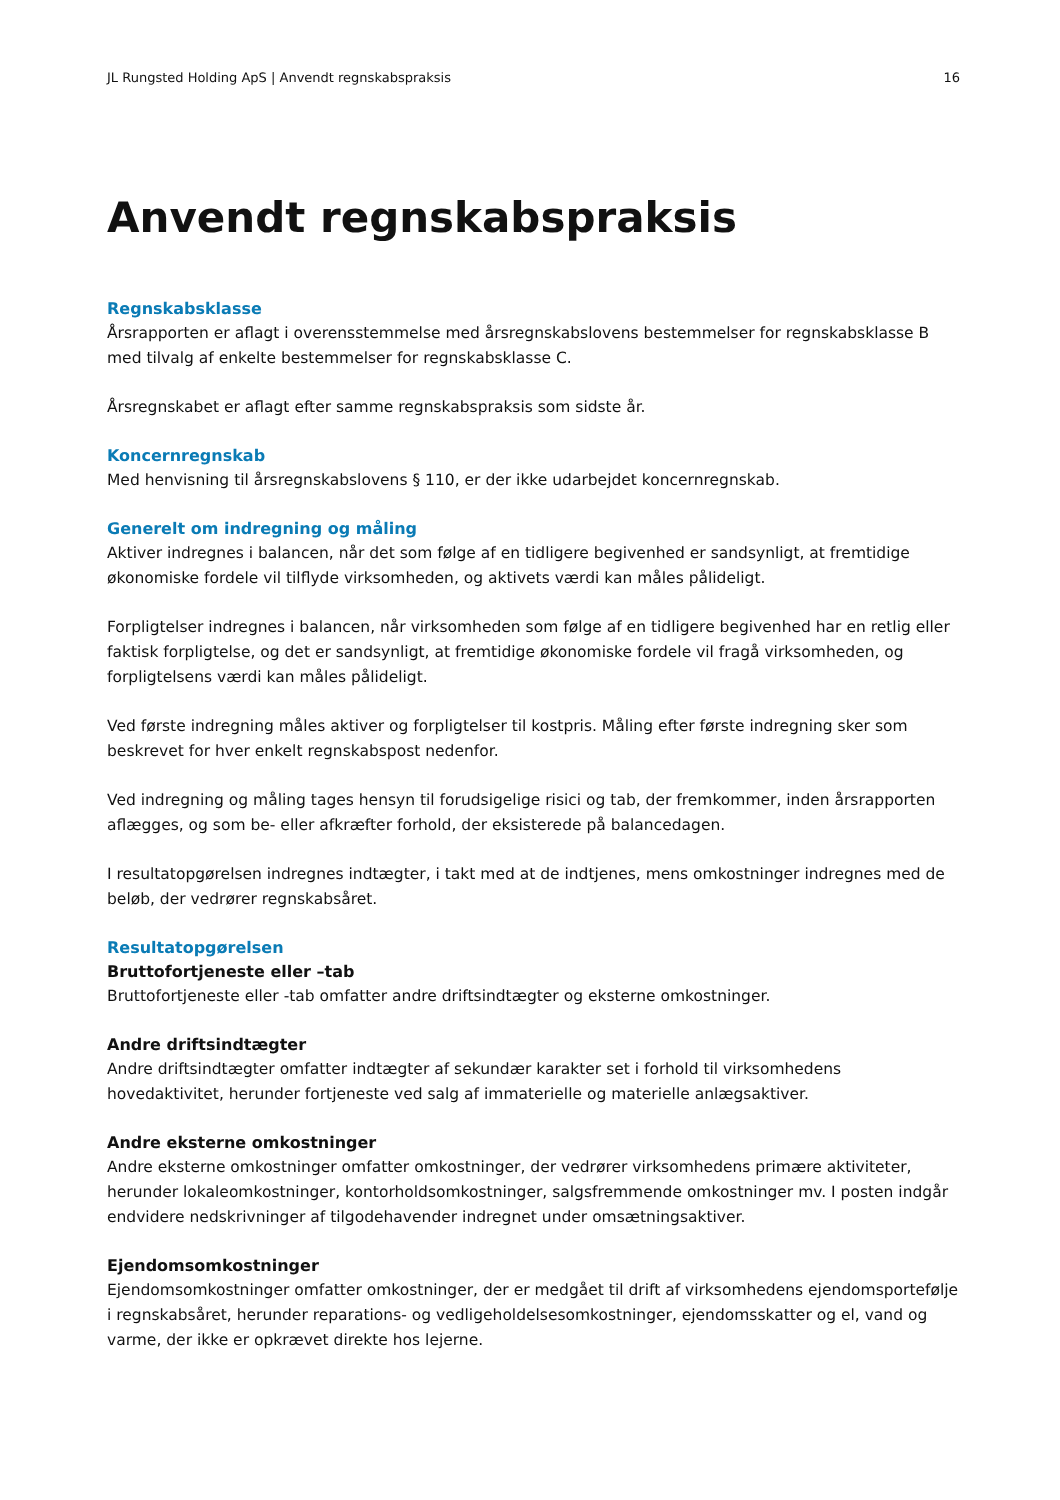JL Rungsted Holding ApS | Anvendt regnskabspraksis 16
Anvendt regnskabspraksis
Regnskabsklasse
Årsrapporten er aflagt i overensstemmelse med årsregnskabslovens bestemmelser for regnskabsklasse B med tilvalg af enkelte bestemmelser for regnskabsklasse C.
Årsregnskabet er aflagt efter samme regnskabspraksis som sidste år.
Koncernregnskab
Med henvisning til årsregnskabslovens § 110, er der ikke udarbejdet koncernregnskab.
Generelt om indregning og måling
Aktiver indregnes i balancen, når det som følge af en tidligere begivenhed er sandsynligt, at fremtidige økonomiske fordele vil tilflyde virksomheden, og aktivets værdi kan måles pålideligt.
Forpligtelser indregnes i balancen, når virksomheden som følge af en tidligere begivenhed har en retlig eller faktisk forpligtelse, og det er sandsynligt, at fremtidige økonomiske fordele vil fragå virksomheden, og forpligtelsens værdi kan måles pålideligt.
Ved første indregning måles aktiver og forpligtelser til kostpris. Måling efter første indregning sker som beskrevet for hver enkelt regnskabspost nedenfor.
Ved indregning og måling tages hensyn til forudsigelige risici og tab, der fremkommer, inden årsrapporten aflægges, og som be- eller afkræfter forhold, der eksisterede på balancedagen.
I resultatopgørelsen indregnes indtægter, i takt med at de indtjenes, mens omkostninger indregnes med de beløb, der vedrører regnskabsåret.
Resultatopgørelsen
Bruttofortjeneste eller –tab
Bruttofortjeneste eller -tab omfatter andre driftsindtægter og eksterne omkostninger.
Andre driftsindtægter
Andre driftsindtægter omfatter indtægter af sekundær karakter set i forhold til virksomhedens hovedaktivitet, herunder fortjeneste ved salg af immaterielle og materielle anlægsaktiver.
Andre eksterne omkostninger
Andre eksterne omkostninger omfatter omkostninger, der vedrører virksomhedens primære aktiviteter, herunder lokaleomkostninger, kontorholdsomkostninger, salgsfremmende omkostninger mv. I posten indgår endvidere nedskrivninger af tilgodehavender indregnet under omsætningsaktiver.
Ejendomsomkostninger
Ejendomsomkostninger omfatter omkostninger, der er medgået til drift af virksomhedens ejendomsportefølje i regnskabsåret, herunder reparations- og vedligeholdelsesomkostninger, ejendomsskatter og el, vand og varme, der ikke er opkrævet direkte hos lejerne.